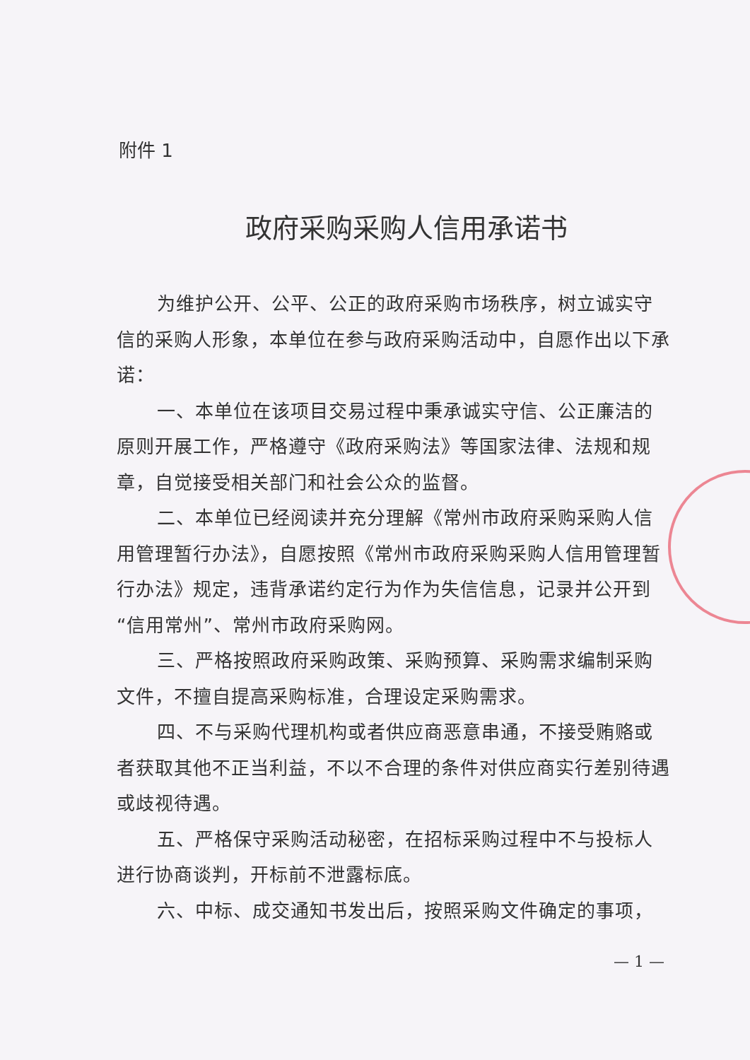附件 1
政府采购采购人信用承诺书
为维护公开、公平、公正的政府采购市场秩序，树立诚实守信的采购人形象，本单位在参与政府采购活动中，自愿作出以下承诺：
一、本单位在该项目交易过程中秉承诚实守信、公正廉洁的原则开展工作，严格遵守《政府采购法》等国家法律、法规和规章，自觉接受相关部门和社会公众的监督。
二、本单位已经阅读并充分理解《常州市政府采购采购人信用管理暂行办法》，自愿按照《常州市政府采购采购人信用管理暂行办法》规定，违背承诺约定行为作为失信信息，记录并公开到“信用常州”、常州市政府采购网。
三、严格按照政府采购政策、采购预算、采购需求编制采购文件，不擅自提高采购标准，合理设定采购需求。
四、不与采购代理机构或者供应商恶意串通，不接受贿赂或者获取其他不正当利益，不以不合理的条件对供应商实行差别待遇或歧视待遇。
五、严格保守采购活动秘密，在招标采购过程中不与投标人进行协商谈判，开标前不泄露标底。
六、中标、成交通知书发出后，按照采购文件确定的事项，
— 1 —